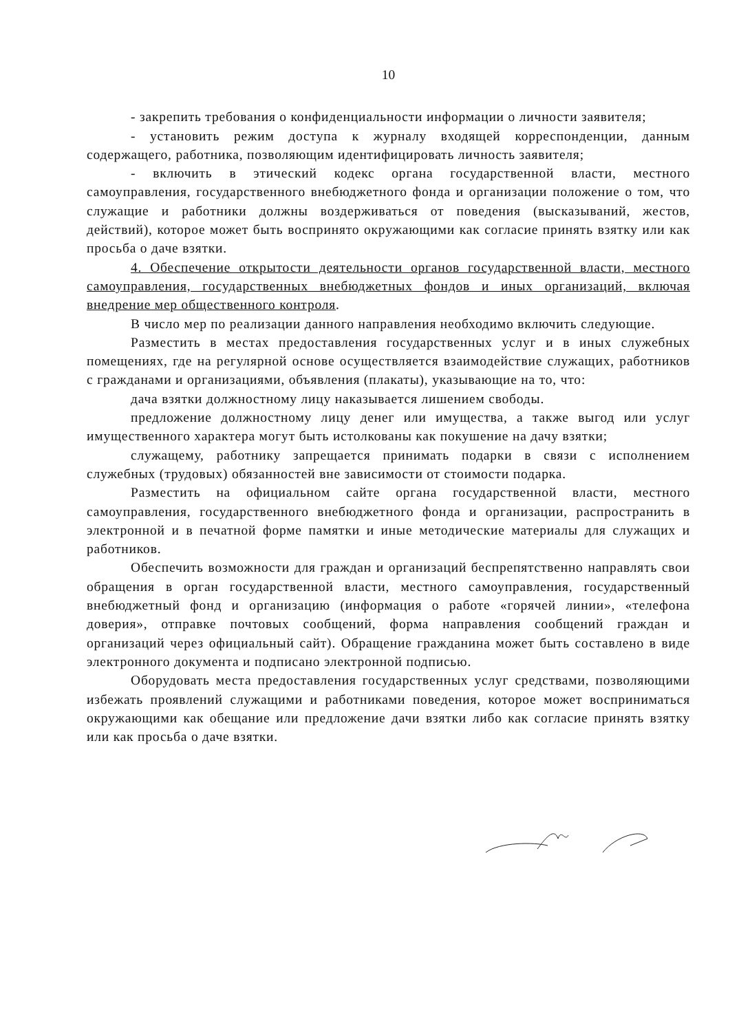10
- закрепить требования о конфиденциальности информации о личности заявителя;
- установить режим доступа к журналу входящей корреспонденции, данным содержащего, работника, позволяющим идентифицировать личность заявителя;
- включить в этический кодекс органа государственной власти, местного самоуправления, государственного внебюджетного фонда и организации положение о том, что служащие и работники должны воздерживаться от поведения (высказываний, жестов, действий), которое может быть воспринято окружающими как согласие принять взятку или как просьба о даче взятки.
4. Обеспечение открытости деятельности органов государственной власти, местного самоуправления, государственных внебюджетных фондов и иных организаций, включая внедрение мер общественного контроля.
В число мер по реализации данного направления необходимо включить следующие.
Разместить в местах предоставления государственных услуг и в иных служебных помещениях, где на регулярной основе осуществляется взаимодействие служащих, работников с гражданами и организациями, объявления (плакаты), указывающие на то, что:
дача взятки должностному лицу наказывается лишением свободы.
предложение должностному лицу денег или имущества, а также выгод или услуг имущественного характера могут быть истолкованы как покушение на дачу взятки;
служащему, работнику запрещается принимать подарки в связи с исполнением служебных (трудовых) обязанностей вне зависимости от стоимости подарка.
Разместить на официальном сайте органа государственной власти, местного самоуправления, государственного внебюджетного фонда и организации, распространить в электронной и в печатной форме памятки и иные методические материалы для служащих и работников.
Обеспечить возможности для граждан и организаций беспрепятственно направлять свои обращения в орган государственной власти, местного самоуправления, государственный внебюджетный фонд и организацию (информация о работе «горячей линии», «телефона доверия», отправке почтовых сообщений, форма направления сообщений граждан и организаций через официальный сайт). Обращение гражданина может быть составлено в виде электронного документа и подписано электронной подписью.
Оборудовать места предоставления государственных услуг средствами, позволяющими избежать проявлений служащими и работниками поведения, которое может восприниматься окружающими как обещание или предложение дачи взятки либо как согласие принять взятку или как просьба о даче взятки.